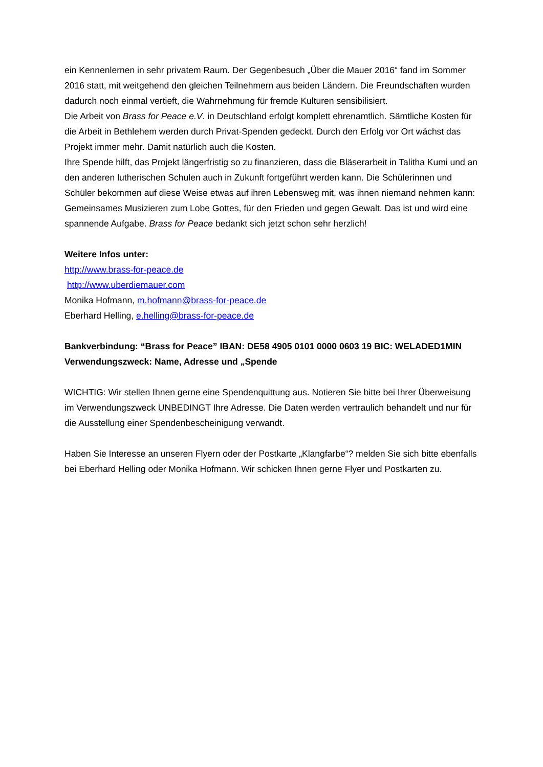ein Kennenlernen in sehr privatem Raum. Der Gegenbesuch „Über die Mauer 2016“ fand im Sommer 2016 statt, mit weitgehend den gleichen Teilnehmern aus beiden Ländern. Die Freundschaften wurden dadurch noch einmal vertieft, die Wahrnehmung für fremde Kulturen sensibilisiert.
Die Arbeit von Brass for Peace e.V. in Deutschland erfolgt komplett ehrenamtlich. Sämtliche Kosten für die Arbeit in Bethlehem werden durch Privat-Spenden gedeckt. Durch den Erfolg vor Ort wächst das Projekt immer mehr. Damit natürlich auch die Kosten.
Ihre Spende hilft, das Projekt längerfristig so zu finanzieren, dass die Bläserarbeit in Talitha Kumi und an den anderen lutherischen Schulen auch in Zukunft fortgeführt werden kann. Die Schülerinnen und Schüler bekommen auf diese Weise etwas auf ihren Lebensweg mit, was ihnen niemand nehmen kann: Gemeinsames Musizieren zum Lobe Gottes, für den Frieden und gegen Gewalt. Das ist und wird eine spannende Aufgabe. Brass for Peace bedankt sich jetzt schon sehr herzlich!
Weitere Infos unter:
http://www.brass-for-peace.de
http://www.uberdiemauer.com
Monika Hofmann, m.hofmann@brass-for-peace.de
Eberhard Helling, e.helling@brass-for-peace.de
Bankverbindung: “Brass for Peace” IBAN: DE58 4905 0101 0000 0603 19 BIC: WELADED1MIN Verwendungszweck: Name, Adresse und „Spende
WICHTIG: Wir stellen Ihnen gerne eine Spendenquittung aus. Notieren Sie bitte bei Ihrer Überweisung im Verwendungszweck UNBEDINGT Ihre Adresse. Die Daten werden vertraulich behandelt und nur für die Ausstellung einer Spendenbescheinigung verwandt.
Haben Sie Interesse an unseren Flyern oder der Postkarte „Klangfarbe“? melden Sie sich bitte ebenfalls bei Eberhard Helling oder Monika Hofmann. Wir schicken Ihnen gerne Flyer und Postkarten zu.